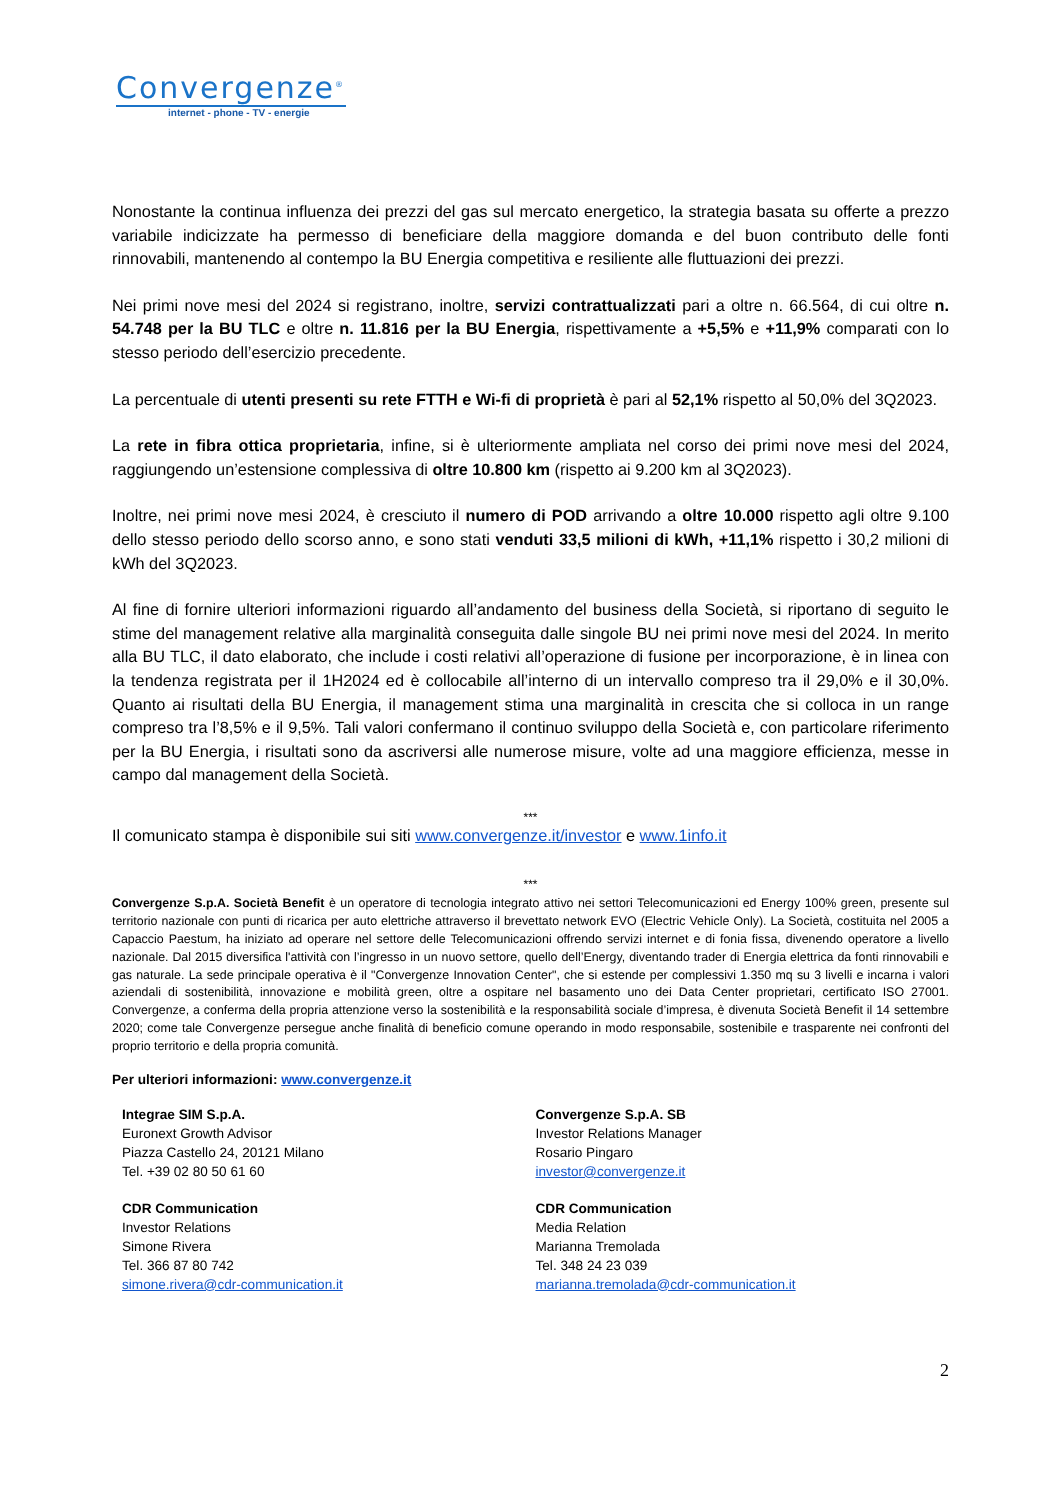Convergenze<sup>®</sup>
internet - phone - TV - energie
Nonostante la continua influenza dei prezzi del gas sul mercato energetico, la strategia basata su offerte a prezzo variabile indicizzate ha permesso di beneficiare della maggiore domanda e del buon contributo delle fonti rinnovabili, mantenendo al contempo la BU Energia competitiva e resiliente alle fluttuazioni dei prezzi.
Nei primi nove mesi del 2024 si registrano, inoltre, servizi contrattualizzati pari a oltre n. 66.564, di cui oltre n. 54.748 per la BU TLC e oltre n. 11.816 per la BU Energia, rispettivamente a +5,5% e +11,9% comparati con lo stesso periodo dell’esercizio precedente.
La percentuale di utenti presenti su rete FTTH e Wi-fi di proprietà è pari al 52,1% rispetto al 50,0% del 3Q2023.
La rete in fibra ottica proprietaria, infine, si è ulteriormente ampliata nel corso dei primi nove mesi del 2024, raggiungendo un’estensione complessiva di oltre 10.800 km (rispetto ai 9.200 km al 3Q2023).
Inoltre, nei primi nove mesi 2024, è cresciuto il numero di POD arrivando a oltre 10.000 rispetto agli oltre 9.100 dello stesso periodo dello scorso anno, e sono stati venduti 33,5 milioni di kWh, +11,1% rispetto i 30,2 milioni di kWh del 3Q2023.
Al fine di fornire ulteriori informazioni riguardo all’andamento del business della Società, si riportano di seguito le stime del management relative alla marginalità conseguita dalle singole BU nei primi nove mesi del 2024. In merito alla BU TLC, il dato elaborato, che include i costi relativi all’operazione di fusione per incorporazione, è in linea con la tendenza registrata per il 1H2024 ed è collocabile all’interno di un intervallo compreso tra il 29,0% e il 30,0%. Quanto ai risultati della BU Energia, il management stima una marginalità in crescita che si colloca in un range compreso tra l’8,5% e il 9,5%. Tali valori confermano il continuo sviluppo della Società e, con particolare riferimento per la BU Energia, i risultati sono da ascriversi alle numerose misure, volte ad una maggiore efficienza, messe in campo dal management della Società.
***
Il comunicato stampa è disponibile sui siti www.convergenze.it/investor e www.1info.it
***
Convergenze S.p.A. Società Benefit è un operatore di tecnologia integrato attivo nei settori Telecomunicazioni ed Energy 100% green, presente sul territorio nazionale con punti di ricarica per auto elettriche attraverso il brevettato network EVO (Electric Vehicle Only). La Società, costituita nel 2005 a Capaccio Paestum, ha iniziato ad operare nel settore delle Telecomunicazioni offrendo servizi internet e di fonia fissa, divenendo operatore a livello nazionale. Dal 2015 diversifica l'attività con l’ingresso in un nuovo settore, quello dell’Energy, diventando trader di Energia elettrica da fonti rinnovabili e gas naturale. La sede principale operativa è il "Convergenze Innovation Center", che si estende per complessivi 1.350 mq su 3 livelli e incarna i valori aziendali di sostenibilità, innovazione e mobilità green, oltre a ospitare nel basamento uno dei Data Center proprietari, certificato ISO 27001. Convergenze, a conferma della propria attenzione verso la sostenibilità e la responsabilità sociale d’impresa, è divenuta Società Benefit il 14 settembre 2020; come tale Convergenze persegue anche finalità di beneficio comune operando in modo responsabile, sostenibile e trasparente nei confronti del proprio territorio e della propria comunità.
Per ulteriori informazioni: www.convergenze.it
Integrae SIM S.p.A.
Euronext Growth Advisor
Piazza Castello 24, 20121 Milano
Tel. +39 02 80 50 61 60
CDR Communication
Investor Relations
Simone Rivera
Tel. 366 87 80 742
simone.rivera@cdr-communication.it
Convergenze S.p.A. SB
Investor Relations Manager
Rosario Pingaro
investor@convergenze.it
CDR Communication
Media Relation
Marianna Tremolada
Tel. 348 24 23 039
marianna.tremolada@cdr-communication.it
2